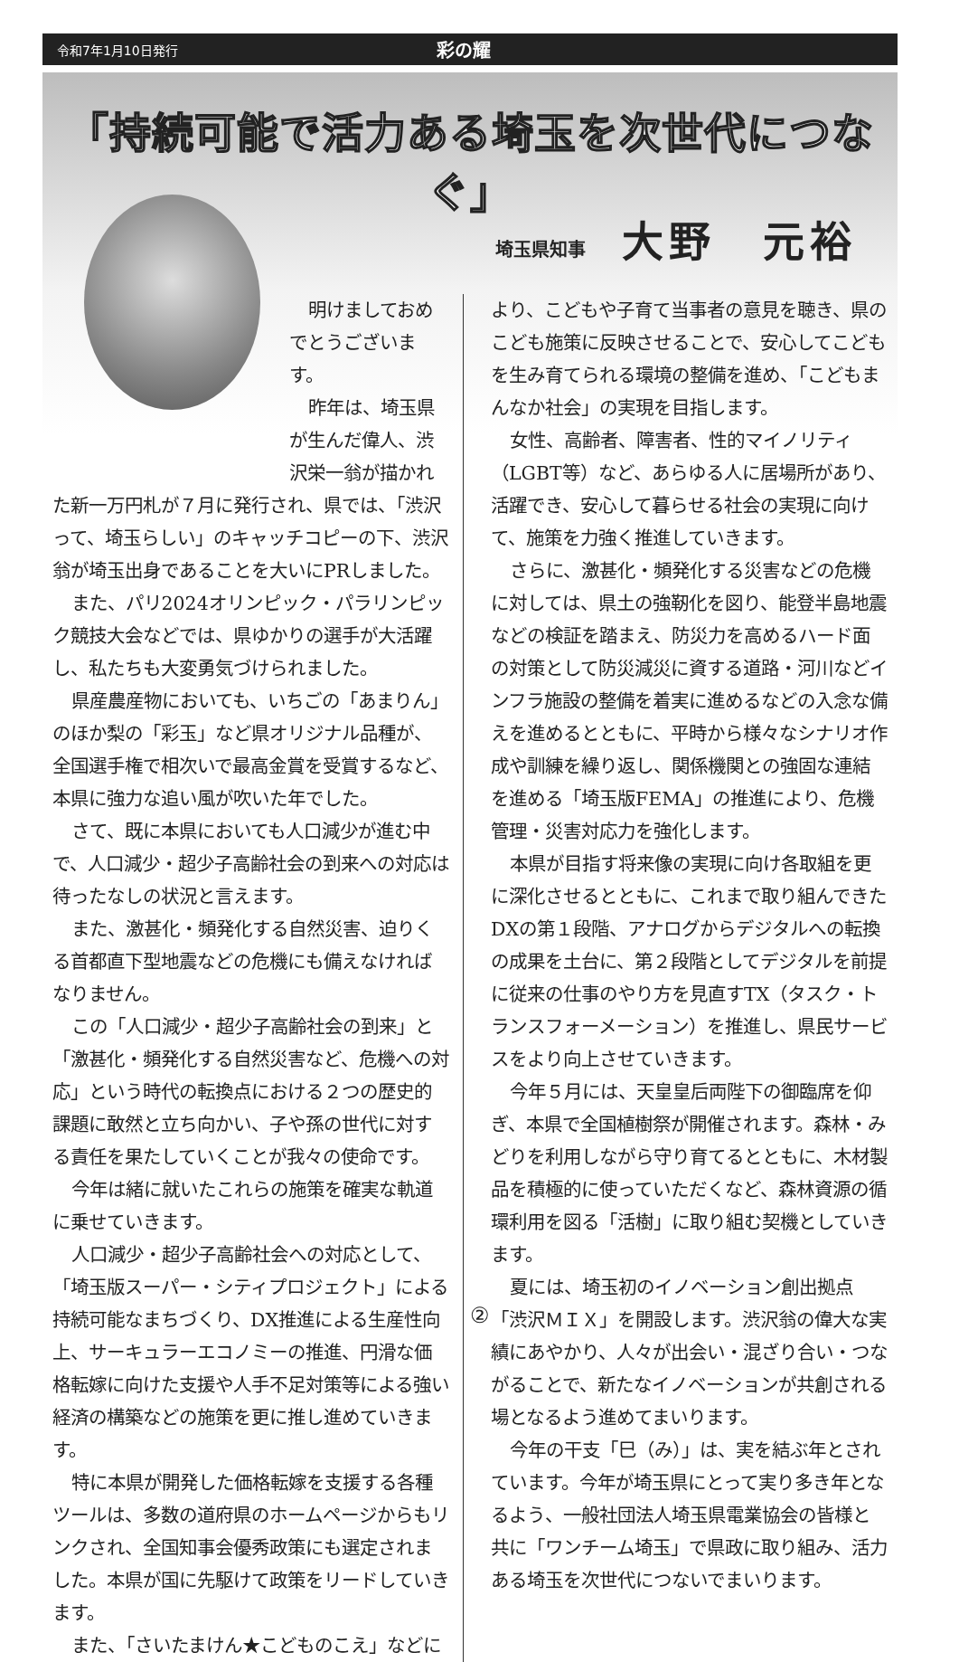令和7年1月10日発行 彩の耀
「持続可能で活力ある埼玉を次世代につなぐ」
埼玉県知事 大野　元裕
明けましておめでとうございます。
昨年は、埼玉県が生んだ偉人、渋沢栄一翁が描かれた新一万円札が７月に発行され、県では、「渋沢って、埼玉らしい」のキャッチコピーの下、渋沢翁が埼玉出身であることを大いにPRしました。
また、パリ2024オリンピック・パラリンピック競技大会などでは、県ゆかりの選手が大活躍し、私たちも大変勇気づけられました。
県産農産物においても、いちごの「あまりん」のほか梨の「彩玉」など県オリジナル品種が、全国選手権で相次いで最高金賞を受賞するなど、本県に強力な追い風が吹いた年でした。
さて、既に本県においても人口減少が進む中で、人口減少・超少子高齢社会の到来への対応は待ったなしの状況と言えます。
また、激甚化・頻発化する自然災害、迫りくる首都直下型地震などの危機にも備えなければなりません。
この「人口減少・超少子高齢社会の到来」と「激甚化・頻発化する自然災害など、危機への対応」という時代の転換点における２つの歴史的課題に敢然と立ち向かい、子や孫の世代に対する責任を果たしていくことが我々の使命です。
今年は緒に就いたこれらの施策を確実な軌道に乗せていきます。
人口減少・超少子高齢社会への対応として、「埼玉版スーパー・シティプロジェクト」による持続可能なまちづくり、DX推進による生産性向上、サーキュラーエコノミーの推進、円滑な価格転嫁に向けた支援や人手不足対策等による強い経済の構築などの施策を更に推し進めていきます。
特に本県が開発した価格転嫁を支援する各種ツールは、多数の道府県のホームページからもリンクされ、全国知事会優秀政策にも選定されました。本県が国に先駆けて政策をリードしていきます。
また、「さいたまけん★こどものこえ」などに
より、こどもや子育て当事者の意見を聴き、県のこども施策に反映させることで、安心してこどもを生み育てられる環境の整備を進め、「こどもまんなか社会」の実現を目指します。
女性、高齢者、障害者、性的マイノリティ（LGBT等）など、あらゆる人に居場所があり、活躍でき、安心して暮らせる社会の実現に向けて、施策を力強く推進していきます。
さらに、激甚化・頻発化する災害などの危機に対しては、県土の強靭化を図り、能登半島地震などの検証を踏まえ、防災力を高めるハード面の対策として防災減災に資する道路・河川などインフラ施設の整備を着実に進めるなどの入念な備えを進めるとともに、平時から様々なシナリオ作成や訓練を繰り返し、関係機関との強固な連結を進める「埼玉版FEMA」の推進により、危機管理・災害対応力を強化します。
本県が目指す将来像の実現に向け各取組を更に深化させるとともに、これまで取り組んできたDXの第１段階、アナログからデジタルへの転換の成果を土台に、第２段階としてデジタルを前提に従来の仕事のやり方を見直すTX（タスク・トランスフォーメーション）を推進し、県民サービスをより向上させていきます。
今年５月には、天皇皇后両陛下の御臨席を仰ぎ、本県で全国植樹祭が開催されます。森林・みどりを利用しながら守り育てるとともに、木材製品を積極的に使っていただくなど、森林資源の循環利用を図る「活樹」に取り組む契機としていきます。
夏には、埼玉初のイノベーション創出拠点「渋沢ＭＩＸ」を開設します。渋沢翁の偉大な実績にあやかり、人々が出会い・混ざり合い・つながることで、新たなイノベーションが共創される場となるよう進めてまいります。
今年の干支「巳（み）」は、実を結ぶ年とされています。今年が埼玉県にとって実り多き年となるよう、一般社団法人埼玉県電業協会の皆様と共に「ワンチーム埼玉」で県政に取り組み、活力ある埼玉を次世代につないでまいります。
②